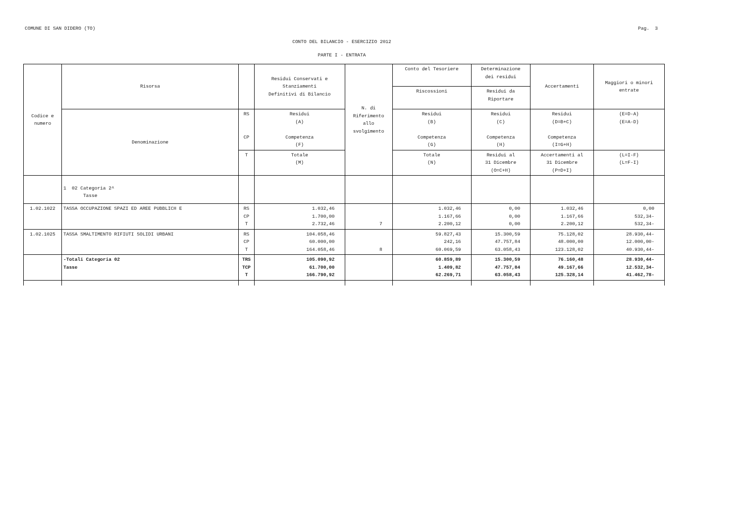COMUNE DI SAN DIDERO (TO) Pag. 3
CONTO DEL BILANCIO - ESERCIZIO 2012
PARTE I - ENTRATA
| Codice e numero | Risorsa | | Residui Conservati e Stanziamenti Definitivi di Bilancio | N. di Riferimento allo svolgimento | Conto del Tesoriere | Determinazione dei residui | Accertamenti | Maggiori o minori entrate |
| --- | --- | --- | --- | --- | --- | --- | --- | --- |
| | | | | | Riscossioni | Residui da Riportare | | |
| | Denominazione | RS CP | Residui (A) Competenza (F) | | Residui (B) Competenza (G) | Residui (C) Competenza (H) | Residui (D=B+C) Competenza (I=G+H) | (E=D-A) (E=A-D) |
| | | T | Totale (M) | | Totale (N) | Residui al 31 Dicembre (O=C+H) | Accertamenti al 31 Dicembre (P=D+I) | (L=I-F) (L=F-I) |
| | 1 02 Categoria 2^ Tasse | | | | | | | |
| 1.02.1022 | TASSA OCCUPAZIONE SPAZI ED AREE PUBBLICH E | RS CP T | 1.032,46 1.700,00 2.732,46 | 7 | 1.032,46 1.167,66 2.200,12 | 0,00 0,00 0,00 | 1.032,46 1.167,66 2.200,12 | 0,00 532,34- 532,34- |
| 1.02.1025 | TASSA SMALTIMENTO RIFIUTI SOLIDI URBANI | RS CP T | 104.058,46 60.000,00 164.058,46 | 8 | 59.827,43 242,16 60.069,59 | 15.300,59 47.757,84 63.058,43 | 75.128,02 48.000,00 123.128,02 | 28.930,44- 12.000,00- 40.930,44- |
| | -Totali Categoria 02 Tasse | TRS TCP T | 105.090,92 61.700,00 166.790,92 | | 60.859,89 1.409,82 62.269,71 | 15.300,59 47.757,84 63.058,43 | 76.160,48 49.167,66 125.328,14 | 28.930,44- 12.532,34- 41.462,78- |